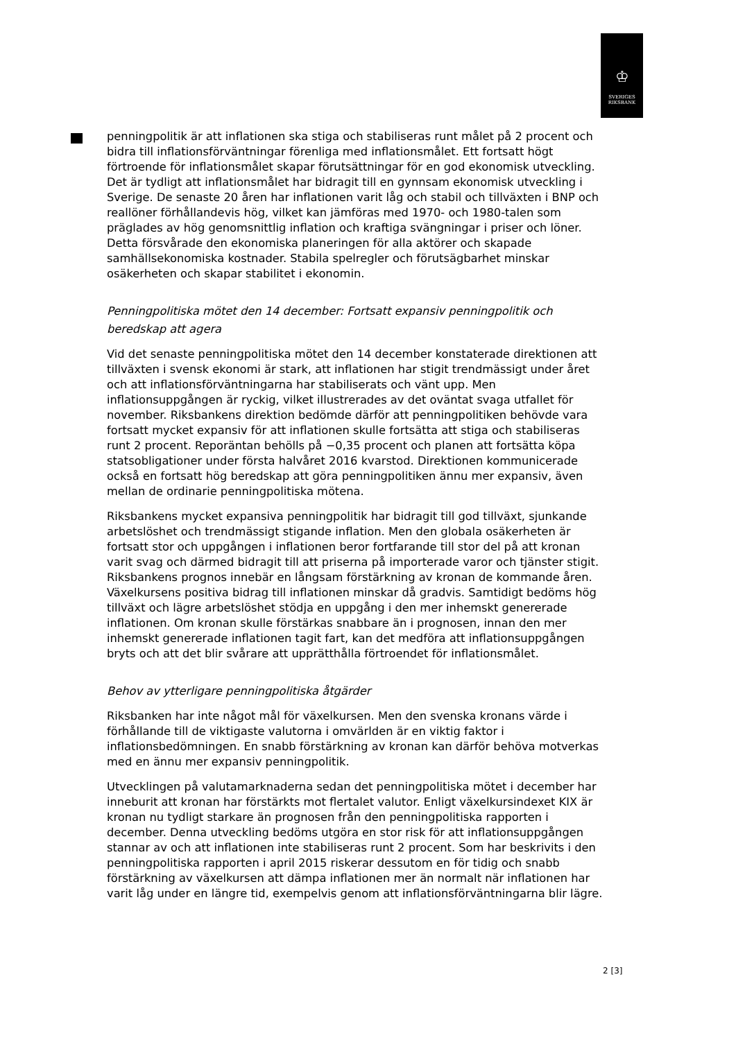♔
SVERIGES
RIKSBANK
penningpolitik är att inflationen ska stiga och stabiliseras runt målet på 2 procent och bidra till inflationsförväntningar förenliga med inflationsmålet. Ett fortsatt högt förtroende för inflationsmålet skapar förutsättningar för en god ekonomisk utveckling. Det är tydligt att inflationsmålet har bidragit till en gynnsam ekonomisk utveckling i Sverige. De senaste 20 åren har inflationen varit låg och stabil och tillväxten i BNP och reallöner förhållandevis hög, vilket kan jämföras med 1970- och 1980-talen som präglades av hög genomsnittlig inflation och kraftiga svängningar i priser och löner. Detta försvårade den ekonomiska planeringen för alla aktörer och skapade samhällsekonomiska kostnader. Stabila spelregler och förutsägbarhet minskar osäkerheten och skapar stabilitet i ekonomin.
Penningpolitiska mötet den 14 december: Fortsatt expansiv penningpolitik och beredskap att agera
Vid det senaste penningpolitiska mötet den 14 december konstaterade direktionen att tillväxten i svensk ekonomi är stark, att inflationen har stigit trendmässigt under året och att inflationsförväntningarna har stabiliserats och vänt upp. Men inflationsuppgången är ryckig, vilket illustrerades av det oväntat svaga utfallet för november. Riksbankens direktion bedömde därför att penningpolitiken behövde vara fortsatt mycket expansiv för att inflationen skulle fortsätta att stiga och stabiliseras runt 2 procent. Reporäntan behölls på −0,35 procent och planen att fortsätta köpa statsobligationer under första halvåret 2016 kvarstod. Direktionen kommunicerade också en fortsatt hög beredskap att göra penningpolitiken ännu mer expansiv, även mellan de ordinarie penningpolitiska mötena.
Riksbankens mycket expansiva penningpolitik har bidragit till god tillväxt, sjunkande arbetslöshet och trendmässigt stigande inflation. Men den globala osäkerheten är fortsatt stor och uppgången i inflationen beror fortfarande till stor del på att kronan varit svag och därmed bidragit till att priserna på importerade varor och tjänster stigit. Riksbankens prognos innebär en långsam förstärkning av kronan de kommande åren. Växelkursens positiva bidrag till inflationen minskar då gradvis. Samtidigt bedöms hög tillväxt och lägre arbetslöshet stödja en uppgång i den mer inhemskt genererade inflationen. Om kronan skulle förstärkas snabbare än i prognosen, innan den mer inhemskt genererade inflationen tagit fart, kan det medföra att inflationsuppgången bryts och att det blir svårare att upprätthålla förtroendet för inflationsmålet.
Behov av ytterligare penningpolitiska åtgärder
Riksbanken har inte något mål för växelkursen. Men den svenska kronans värde i förhållande till de viktigaste valutorna i omvärlden är en viktig faktor i inflationsbedömningen. En snabb förstärkning av kronan kan därför behöva motverkas med en ännu mer expansiv penningpolitik.
Utvecklingen på valutamarknaderna sedan det penningpolitiska mötet i december har inneburit att kronan har förstärkts mot flertalet valutor. Enligt växelkursindexet KIX är kronan nu tydligt starkare än prognosen från den penningpolitiska rapporten i december. Denna utveckling bedöms utgöra en stor risk för att inflationsuppgången stannar av och att inflationen inte stabiliseras runt 2 procent. Som har beskrivits i den penningpolitiska rapporten i april 2015 riskerar dessutom en för tidig och snabb förstärkning av växelkursen att dämpa inflationen mer än normalt när inflationen har varit låg under en längre tid, exempelvis genom att inflationsförväntningarna blir lägre.
2 [3]